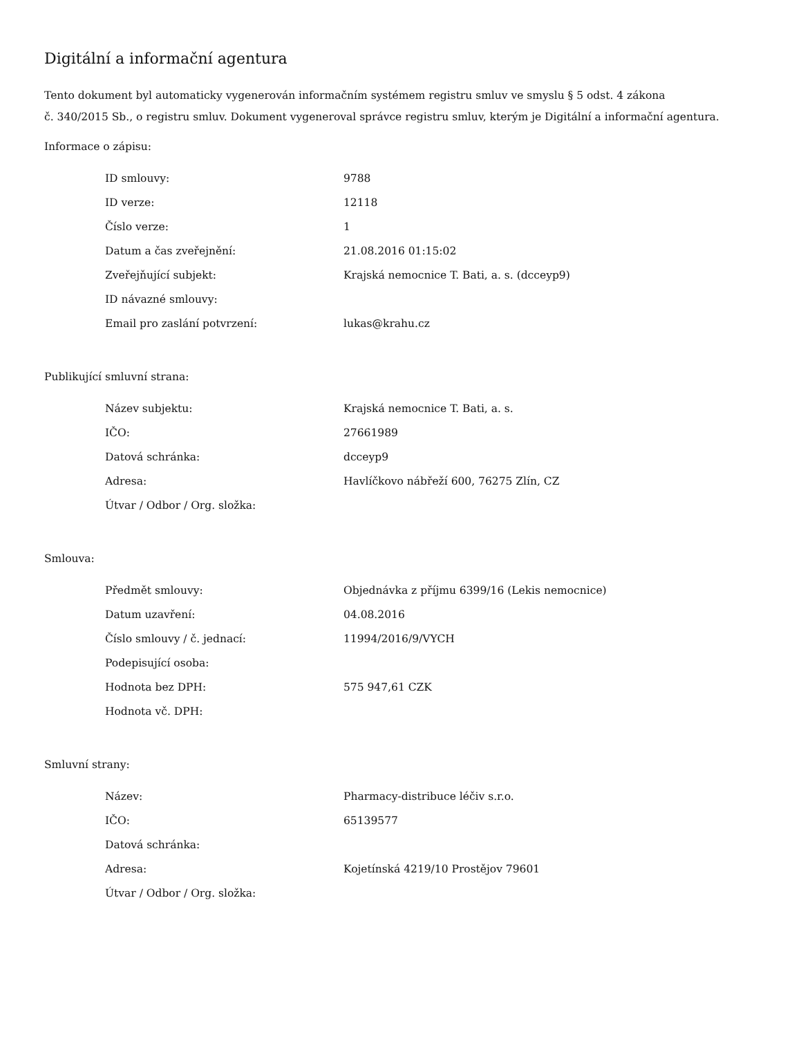Digitální a informační agentura
Tento dokument byl automaticky vygenerován informačním systémem registru smluv ve smyslu § 5 odst. 4 zákona
č. 340/2015 Sb., o registru smluv. Dokument vygeneroval správce registru smluv, kterým je Digitální a informační agentura.
Informace o zápisu:
| ID smlouvy: | 9788 |
| ID verze: | 12118 |
| Číslo verze: | 1 |
| Datum a čas zveřejnění: | 21.08.2016 01:15:02 |
| Zveřejňující subjekt: | Krajská nemocnice T. Bati, a. s. (dcceyp9) |
| ID návazné smlouvy: | |
| Email pro zaslání potvrzení: | lukas@krahu.cz |
Publikující smluvní strana:
| Název subjektu: | Krajská nemocnice T. Bati, a. s. |
| IČO: | 27661989 |
| Datová schránka: | dcceyp9 |
| Adresa: | Havlíčkovo nábřeží 600, 76275 Zlín, CZ |
| Útvar / Odbor / Org. složka: | |
Smlouva:
| Předmět smlouvy: | Objednávka z příjmu 6399/16 (Lekis nemocnice) |
| Datum uzavření: | 04.08.2016 |
| Číslo smlouvy / č. jednací: | 11994/2016/9/VYCH |
| Podepisující osoba: | |
| Hodnota bez DPH: | 575 947,61 CZK |
| Hodnota vč. DPH: | |
Smluvní strany:
| Název: | Pharmacy-distribuce léčiv s.r.o. |
| IČO: | 65139577 |
| Datová schránka: | |
| Adresa: | Kojetínská 4219/10 Prostějov 79601 |
| Útvar / Odbor / Org. složka: | |